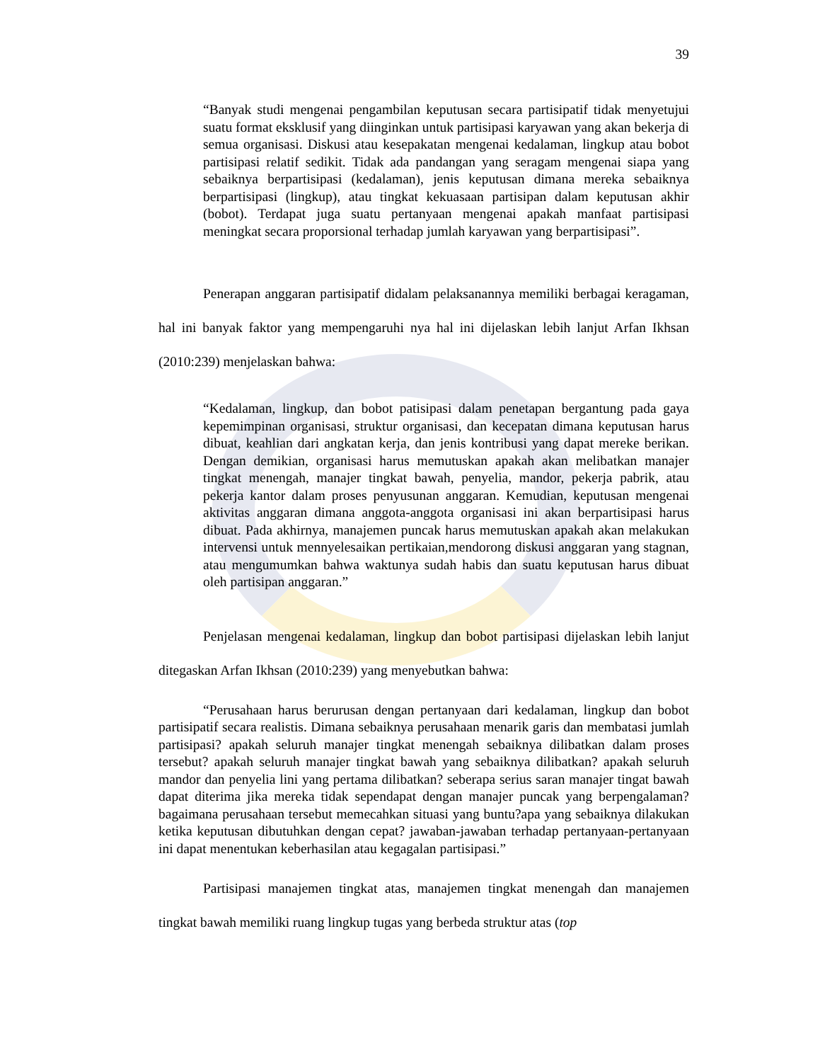39
“Banyak studi mengenai pengambilan keputusan secara partisipatif tidak menyetujui suatu format eksklusif yang diinginkan untuk partisipasi karyawan yang akan bekerja di semua organisasi. Diskusi atau kesepakatan mengenai kedalaman, lingkup atau bobot partisipasi relatif sedikit. Tidak ada pandangan yang seragam mengenai siapa yang sebaiknya berpartisipasi (kedalaman), jenis keputusan dimana mereka sebaiknya berpartisipasi (lingkup), atau tingkat kekuasaan partisipan dalam keputusan akhir (bobot). Terdapat juga suatu pertanyaan mengenai apakah manfaat partisipasi meningkat secara proporsional terhadap jumlah karyawan yang berpartisipasi”.
Penerapan anggaran partisipatif didalam pelaksanannya memiliki berbagai keragaman, hal ini banyak faktor yang mempengaruhi nya hal ini dijelaskan lebih lanjut Arfan Ikhsan (2010:239) menjelaskan bahwa:
“Kedalaman, lingkup, dan bobot patisipasi dalam penetapan bergantung pada gaya kepemimpinan organisasi, struktur organisasi, dan kecepatan dimana keputusan harus dibuat, keahlian dari angkatan kerja, dan jenis kontribusi yang dapat mereke berikan. Dengan demikian, organisasi harus memutuskan apakah akan melibatkan manajer tingkat menengah, manajer tingkat bawah, penyelia, mandor, pekerja pabrik, atau pekerja kantor dalam proses penyusunan anggaran. Kemudian, keputusan mengenai aktivitas anggaran dimana anggota-anggota organisasi ini akan berpartisipasi harus dibuat. Pada akhirnya, manajemen puncak harus memutuskan apakah akan melakukan intervensi untuk mennyelesaikan pertikaian,mendorong diskusi anggaran yang stagnan, atau mengumumkan bahwa waktunya sudah habis dan suatu keputusan harus dibuat oleh partisipan anggaran.”
Penjelasan mengenai kedalaman, lingkup dan bobot partisipasi dijelaskan lebih lanjut ditegaskan Arfan Ikhsan (2010:239) yang menyebutkan bahwa:
“Perusahaan harus berurusan dengan pertanyaan dari kedalaman, lingkup dan bobot partisipatif secara realistis. Dimana sebaiknya perusahaan menarik garis dan membatasi jumlah partisipasi? apakah seluruh manajer tingkat menengah sebaiknya dilibatkan dalam proses tersebut? apakah seluruh manajer tingkat bawah yang sebaiknya dilibatkan? apakah seluruh mandor dan penyelia lini yang pertama dilibatkan? seberapa serius saran manajer tingat bawah dapat diterima jika mereka tidak sependapat dengan manajer puncak yang berpengalaman?bagaimana perusahaan tersebut memecahkan situasi yang buntu?apa yang sebaiknya dilakukan ketika keputusan dibutuhkan dengan cepat? jawaban-jawaban terhadap pertanyaan-pertanyaan ini dapat menentukan keberhasilan atau kegagalan partisipasi.”
Partisipasi manajemen tingkat atas, manajemen tingkat menengah dan manajemen tingkat bawah memiliki ruang lingkup tugas yang berbeda struktur atas (top